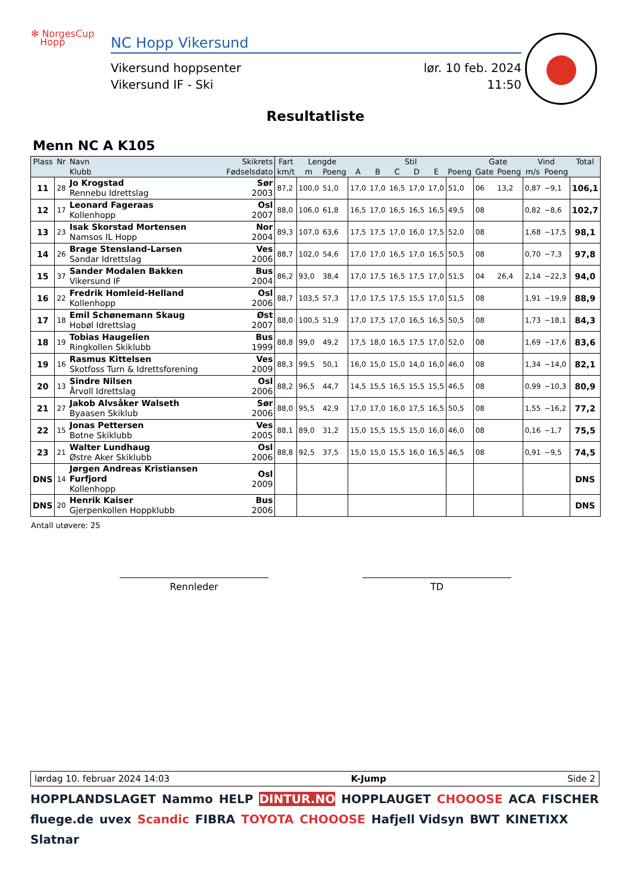✻ NorgesCup
Hopp
NC Hopp Vikersund
Vikersund hoppsenter lør. 10 feb. 2024
Vikersund IF - Ski 11:50
Resultatliste
Menn NC A K105
| Plass | Nr | Navn | Skikrets | Fart | Lengde | | Stil | | | | | | Gate | | Vind | | Total |
| --- | --- | --- | --- | --- | --- | --- | --- | --- | --- | --- | --- | --- | --- | --- | --- | --- | --- |
| | | Klubb | Fødselsdato | km/t | m | Poeng | A | B | C | D | E | Poeng | Gate | Poeng | m/s | Poeng | |
| 11 | 28 | Jo Krogstad Rennebu Idrettslag | Sør 2003 | 87,2 | 100,0 | 51,0 | 17,0 | 17,0 | 16,5 | 17,0 | 17,0 | 51,0 | 06 | 13,2 | 0,87 | −9,1 | 106,1 |
| 12 | 17 | Leonard Fageraas Kollenhopp | Osl 2007 | 88,0 | 106,0 | 61,8 | 16,5 | 17,0 | 16,5 | 16,5 | 16,5 | 49,5 | 08 | | 0,82 | −8,6 | 102,7 |
| 13 | 23 | Isak Skorstad Mortensen Namsos IL Hopp | Nor 2004 | 89,3 | 107,0 | 63,6 | 17,5 | 17,5 | 17,0 | 16,0 | 17,5 | 52,0 | 08 | | 1,68 | −17,5 | 98,1 |
| 14 | 26 | Brage Stensland-Larsen Sandar Idrettslag | Ves 2006 | 88,7 | 102,0 | 54,6 | 17,0 | 17,0 | 16,5 | 17,0 | 16,5 | 50,5 | 08 | | 0,70 | −7,3 | 97,8 |
| 15 | 37 | Sander Modalen Bakken Vikersund IF | Bus 2004 | 86,2 | 93,0 | 38,4 | 17,0 | 17,5 | 16,5 | 17,5 | 17,0 | 51,5 | 04 | 26,4 | 2,14 | −22,3 | 94,0 |
| 16 | 22 | Fredrik Homleid-Helland Kollenhopp | Osl 2006 | 88,7 | 103,5 | 57,3 | 17,0 | 17,5 | 17,5 | 15,5 | 17,0 | 51,5 | 08 | | 1,91 | −19,9 | 88,9 |
| 17 | 18 | Emil Schønemann Skaug Hobøl Idrettslag | Øst 2007 | 88,0 | 100,5 | 51,9 | 17,0 | 17,5 | 17,0 | 16,5 | 16,5 | 50,5 | 08 | | 1,73 | −18,1 | 84,3 |
| 18 | 19 | Tobias Haugelien Ringkollen Skiklubb | Bus 1999 | 88,8 | 99,0 | 49,2 | 17,5 | 18,0 | 16,5 | 17,5 | 17,0 | 52,0 | 08 | | 1,69 | −17,6 | 83,6 |
| 19 | 16 | Rasmus Kittelsen Skotfoss Turn & Idrettsforening | Ves 2009 | 88,3 | 99,5 | 50,1 | 16,0 | 15,0 | 15,0 | 14,0 | 16,0 | 46,0 | 08 | | 1,34 | −14,0 | 82,1 |
| 20 | 13 | Sindre Nilsen Årvoll Idrettslag | Osl 2006 | 88,2 | 96,5 | 44,7 | 14,5 | 15,5 | 16,5 | 15,5 | 15,5 | 46,5 | 08 | | 0,99 | −10,3 | 80,9 |
| 21 | 27 | Jakob Alvsåker Walseth Byaasen Skiklub | Sør 2006 | 88,0 | 95,5 | 42,9 | 17,0 | 17,0 | 16,0 | 17,5 | 16,5 | 50,5 | 08 | | 1,55 | −16,2 | 77,2 |
| 22 | 15 | Jonas Pettersen Botne Skiklubb | Ves 2005 | 88,1 | 89,0 | 31,2 | 15,0 | 15,5 | 15,5 | 15,0 | 16,0 | 46,0 | 08 | | 0,16 | −1,7 | 75,5 |
| 23 | 21 | Walter Lundhaug Østre Aker Skiklubb | Osl 2006 | 88,8 | 92,5 | 37,5 | 15,0 | 15,0 | 15,5 | 16,0 | 16,5 | 46,5 | 08 | | 0,91 | −9,5 | 74,5 |
| DNS | 14 | Jørgen Andreas Kristiansen Furfjord Kollenhopp | Osl 2009 | | | | | | | | | | | | | | DNS |
| DNS | 20 | Henrik Kaiser Gjerpenkollen Hoppklubb | Bus 2006 | | | | | | | | | | | | | | DNS |
Antall utøvere: 25
Rennleder TD
lørdag 10. februar 2024 14:03 K-Jump Side 2
HOPPLANDSLAGET Nammo HELP DINTUR.NO HOPPLAUGET CHOOOSE ACA FISCHER fluege.de uvex Scandic FIBRA TOYOTA CHOOOSE Hafjell Vidsyn BWT KINETIXX Slatnar